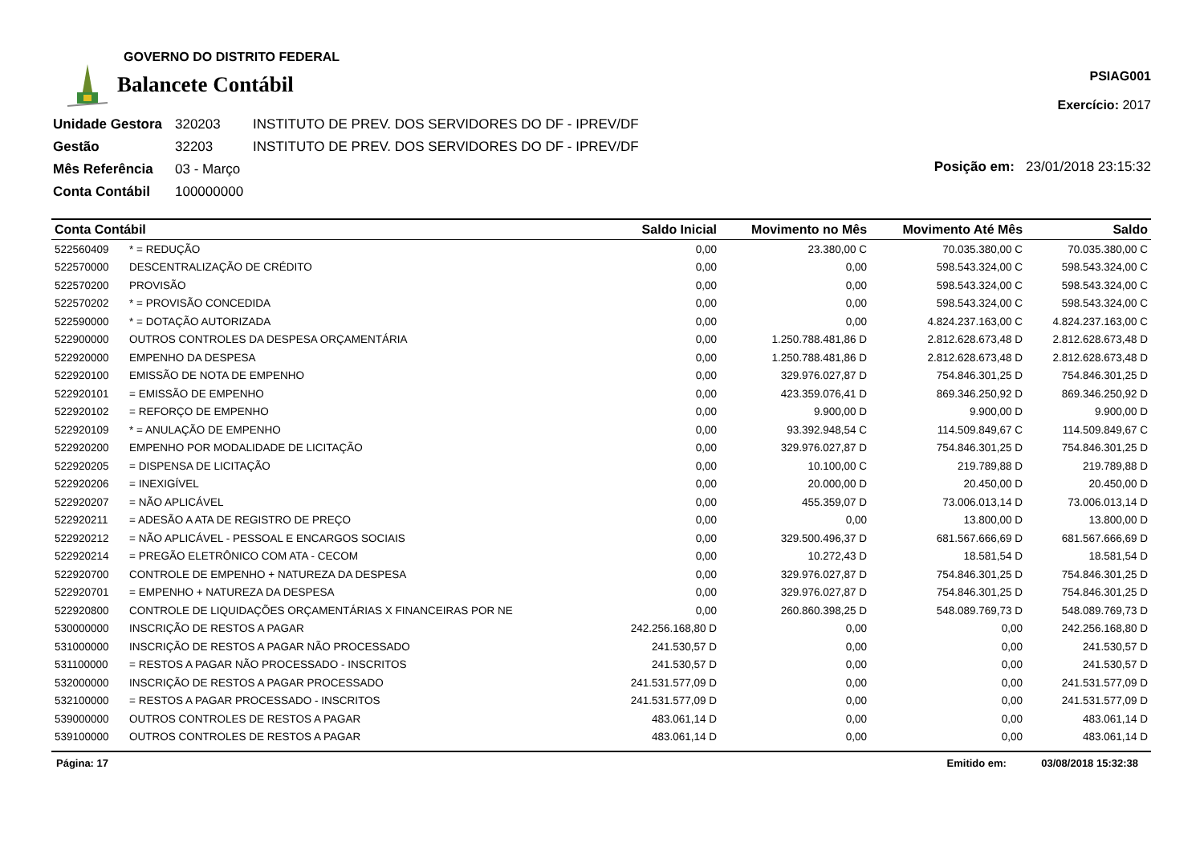GOVERNO DO DISTRITO FEDERAL
Balancete Contábil
PSIAG001
Exercício: 2017
| Unidade Gestora | 320203 | INSTITUTO DE PREV. DOS SERVIDORES DO DF - IPREV/DF |
| Gestão | 32203 | INSTITUTO DE PREV. DOS SERVIDORES DO DF - IPREV/DF |
| Mês Referência | 03 - Março | |
| Conta Contábil | 100000000 | |
Posição em: 23/01/2018 23:15:32
| Conta Contábil | | Saldo Inicial | Movimento no Mês | Movimento Até Mês | Saldo |
| --- | --- | --- | --- | --- | --- |
| 522560409 | * = REDUÇÃO | 0,00 | 23.380,00 C | 70.035.380,00 C | 70.035.380,00 C |
| 522570000 | DESCENTRALIZAÇÃO DE CRÉDITO | 0,00 | 0,00 | 598.543.324,00 C | 598.543.324,00 C |
| 522570200 | PROVISÃO | 0,00 | 0,00 | 598.543.324,00 C | 598.543.324,00 C |
| 522570202 | * = PROVISÃO CONCEDIDA | 0,00 | 0,00 | 598.543.324,00 C | 598.543.324,00 C |
| 522590000 | * = DOTAÇÃO AUTORIZADA | 0,00 | 0,00 | 4.824.237.163,00 C | 4.824.237.163,00 C |
| 522900000 | OUTROS CONTROLES DA DESPESA ORÇAMENTÁRIA | 0,00 | 1.250.788.481,86 D | 2.812.628.673,48 D | 2.812.628.673,48 D |
| 522920000 | EMPENHO DA DESPESA | 0,00 | 1.250.788.481,86 D | 2.812.628.673,48 D | 2.812.628.673,48 D |
| 522920100 | EMISSÃO DE NOTA DE EMPENHO | 0,00 | 329.976.027,87 D | 754.846.301,25 D | 754.846.301,25 D |
| 522920101 | = EMISSÃO DE EMPENHO | 0,00 | 423.359.076,41 D | 869.346.250,92 D | 869.346.250,92 D |
| 522920102 | = REFORÇO DE EMPENHO | 0,00 | 9.900,00 D | 9.900,00 D | 9.900,00 D |
| 522920109 | * = ANULAÇÃO DE EMPENHO | 0,00 | 93.392.948,54 C | 114.509.849,67 C | 114.509.849,67 C |
| 522920200 | EMPENHO POR MODALIDADE DE LICITAÇÃO | 0,00 | 329.976.027,87 D | 754.846.301,25 D | 754.846.301,25 D |
| 522920205 | = DISPENSA DE LICITAÇÃO | 0,00 | 10.100,00 C | 219.789,88 D | 219.789,88 D |
| 522920206 | = INEXIGÍVEL | 0,00 | 20.000,00 D | 20.450,00 D | 20.450,00 D |
| 522920207 | = NÃO APLICÁVEL | 0,00 | 455.359,07 D | 73.006.013,14 D | 73.006.013,14 D |
| 522920211 | = ADESÃO A ATA DE REGISTRO DE PREÇO | 0,00 | 0,00 | 13.800,00 D | 13.800,00 D |
| 522920212 | = NÃO APLICÁVEL - PESSOAL E ENCARGOS SOCIAIS | 0,00 | 329.500.496,37 D | 681.567.666,69 D | 681.567.666,69 D |
| 522920214 | = PREGÃO ELETRÔNICO COM ATA - CECOM | 0,00 | 10.272,43 D | 18.581,54 D | 18.581,54 D |
| 522920700 | CONTROLE DE EMPENHO + NATUREZA DA DESPESA | 0,00 | 329.976.027,87 D | 754.846.301,25 D | 754.846.301,25 D |
| 522920701 | = EMPENHO + NATUREZA DA DESPESA | 0,00 | 329.976.027,87 D | 754.846.301,25 D | 754.846.301,25 D |
| 522920800 | CONTROLE DE LIQUIDAÇÕES ORÇAMENTÁRIAS X FINANCEIRAS POR NE | 0,00 | 260.860.398,25 D | 548.089.769,73 D | 548.089.769,73 D |
| 530000000 | INSCRIÇÃO DE RESTOS A PAGAR | 242.256.168,80 D | 0,00 | 0,00 | 242.256.168,80 D |
| 531000000 | INSCRIÇÃO DE RESTOS A PAGAR NÃO PROCESSADO | 241.530,57 D | 0,00 | 0,00 | 241.530,57 D |
| 531100000 | = RESTOS A PAGAR NÃO PROCESSADO - INSCRITOS | 241.530,57 D | 0,00 | 0,00 | 241.530,57 D |
| 532000000 | INSCRIÇÃO DE RESTOS A PAGAR PROCESSADO | 241.531.577,09 D | 0,00 | 0,00 | 241.531.577,09 D |
| 532100000 | = RESTOS A PAGAR PROCESSADO - INSCRITOS | 241.531.577,09 D | 0,00 | 0,00 | 241.531.577,09 D |
| 539000000 | OUTROS CONTROLES DE RESTOS A PAGAR | 483.061,14 D | 0,00 | 0,00 | 483.061,14 D |
| 539100000 | OUTROS CONTROLES DE RESTOS A PAGAR | 483.061,14 D | 0,00 | 0,00 | 483.061,14 D |
Página: 17 Emitido em: 03/08/2018 15:32:38